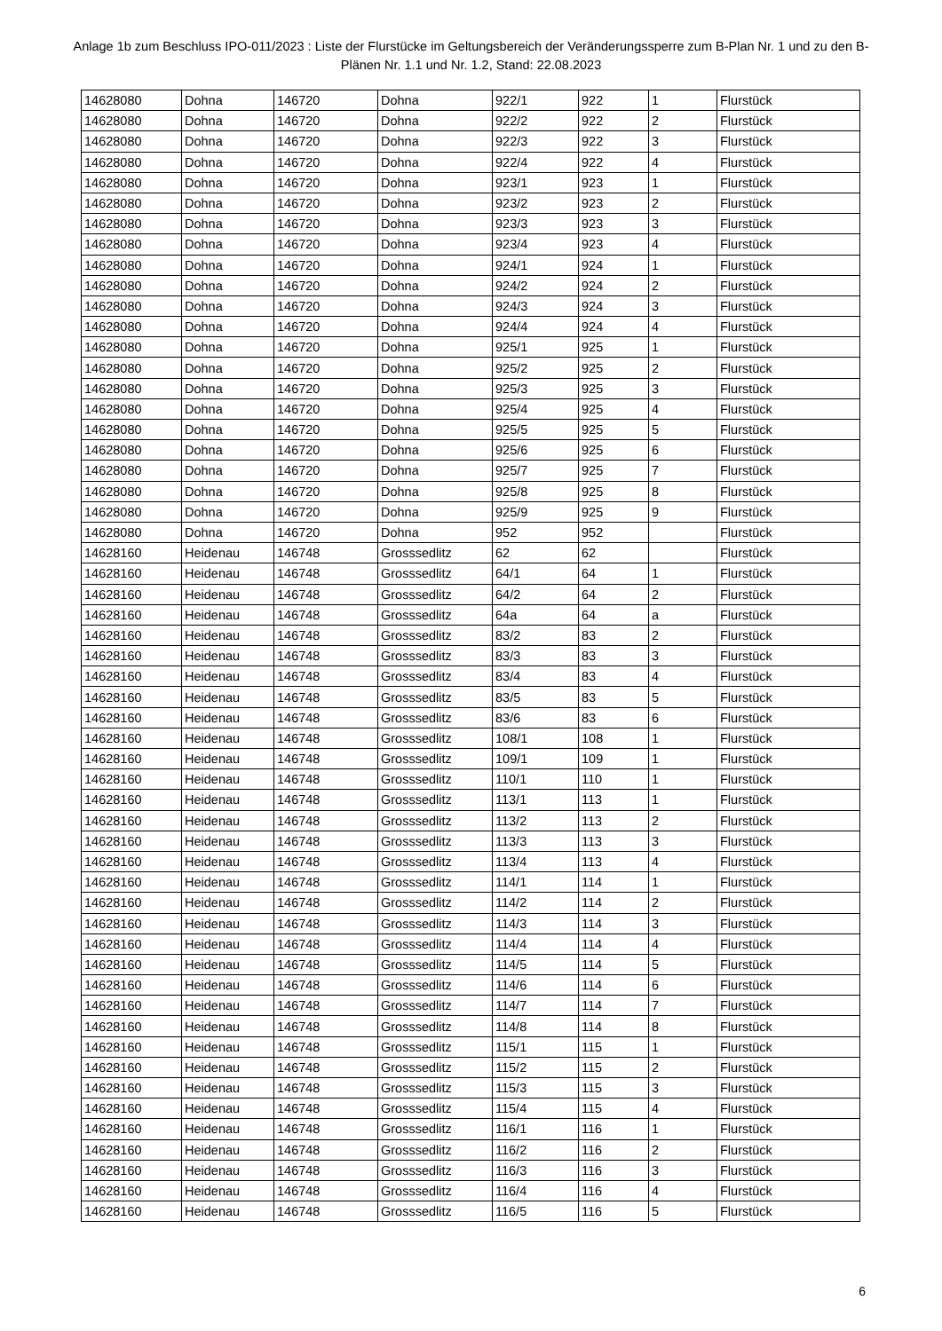Anlage 1b zum Beschluss IPO-011/2023 : Liste der Flurstücke im Geltungsbereich der Veränderungssperre zum B-Plan Nr. 1 und zu den B-Plänen Nr. 1.1 und Nr. 1.2, Stand: 22.08.2023
| 14628080 | Dohna | 146720 | Dohna | 922/1 | 922 | 1 | Flurstück |
| 14628080 | Dohna | 146720 | Dohna | 922/2 | 922 | 2 | Flurstück |
| 14628080 | Dohna | 146720 | Dohna | 922/3 | 922 | 3 | Flurstück |
| 14628080 | Dohna | 146720 | Dohna | 922/4 | 922 | 4 | Flurstück |
| 14628080 | Dohna | 146720 | Dohna | 923/1 | 923 | 1 | Flurstück |
| 14628080 | Dohna | 146720 | Dohna | 923/2 | 923 | 2 | Flurstück |
| 14628080 | Dohna | 146720 | Dohna | 923/3 | 923 | 3 | Flurstück |
| 14628080 | Dohna | 146720 | Dohna | 923/4 | 923 | 4 | Flurstück |
| 14628080 | Dohna | 146720 | Dohna | 924/1 | 924 | 1 | Flurstück |
| 14628080 | Dohna | 146720 | Dohna | 924/2 | 924 | 2 | Flurstück |
| 14628080 | Dohna | 146720 | Dohna | 924/3 | 924 | 3 | Flurstück |
| 14628080 | Dohna | 146720 | Dohna | 924/4 | 924 | 4 | Flurstück |
| 14628080 | Dohna | 146720 | Dohna | 925/1 | 925 | 1 | Flurstück |
| 14628080 | Dohna | 146720 | Dohna | 925/2 | 925 | 2 | Flurstück |
| 14628080 | Dohna | 146720 | Dohna | 925/3 | 925 | 3 | Flurstück |
| 14628080 | Dohna | 146720 | Dohna | 925/4 | 925 | 4 | Flurstück |
| 14628080 | Dohna | 146720 | Dohna | 925/5 | 925 | 5 | Flurstück |
| 14628080 | Dohna | 146720 | Dohna | 925/6 | 925 | 6 | Flurstück |
| 14628080 | Dohna | 146720 | Dohna | 925/7 | 925 | 7 | Flurstück |
| 14628080 | Dohna | 146720 | Dohna | 925/8 | 925 | 8 | Flurstück |
| 14628080 | Dohna | 146720 | Dohna | 925/9 | 925 | 9 | Flurstück |
| 14628080 | Dohna | 146720 | Dohna | 952 | 952 | | Flurstück |
| 14628160 | Heidenau | 146748 | Grosssedlitz | 62 | 62 | | Flurstück |
| 14628160 | Heidenau | 146748 | Grosssedlitz | 64/1 | 64 | 1 | Flurstück |
| 14628160 | Heidenau | 146748 | Grosssedlitz | 64/2 | 64 | 2 | Flurstück |
| 14628160 | Heidenau | 146748 | Grosssedlitz | 64a | 64 | a | Flurstück |
| 14628160 | Heidenau | 146748 | Grosssedlitz | 83/2 | 83 | 2 | Flurstück |
| 14628160 | Heidenau | 146748 | Grosssedlitz | 83/3 | 83 | 3 | Flurstück |
| 14628160 | Heidenau | 146748 | Grosssedlitz | 83/4 | 83 | 4 | Flurstück |
| 14628160 | Heidenau | 146748 | Grosssedlitz | 83/5 | 83 | 5 | Flurstück |
| 14628160 | Heidenau | 146748 | Grosssedlitz | 83/6 | 83 | 6 | Flurstück |
| 14628160 | Heidenau | 146748 | Grosssedlitz | 108/1 | 108 | 1 | Flurstück |
| 14628160 | Heidenau | 146748 | Grosssedlitz | 109/1 | 109 | 1 | Flurstück |
| 14628160 | Heidenau | 146748 | Grosssedlitz | 110/1 | 110 | 1 | Flurstück |
| 14628160 | Heidenau | 146748 | Grosssedlitz | 113/1 | 113 | 1 | Flurstück |
| 14628160 | Heidenau | 146748 | Grosssedlitz | 113/2 | 113 | 2 | Flurstück |
| 14628160 | Heidenau | 146748 | Grosssedlitz | 113/3 | 113 | 3 | Flurstück |
| 14628160 | Heidenau | 146748 | Grosssedlitz | 113/4 | 113 | 4 | Flurstück |
| 14628160 | Heidenau | 146748 | Grosssedlitz | 114/1 | 114 | 1 | Flurstück |
| 14628160 | Heidenau | 146748 | Grosssedlitz | 114/2 | 114 | 2 | Flurstück |
| 14628160 | Heidenau | 146748 | Grosssedlitz | 114/3 | 114 | 3 | Flurstück |
| 14628160 | Heidenau | 146748 | Grosssedlitz | 114/4 | 114 | 4 | Flurstück |
| 14628160 | Heidenau | 146748 | Grosssedlitz | 114/5 | 114 | 5 | Flurstück |
| 14628160 | Heidenau | 146748 | Grosssedlitz | 114/6 | 114 | 6 | Flurstück |
| 14628160 | Heidenau | 146748 | Grosssedlitz | 114/7 | 114 | 7 | Flurstück |
| 14628160 | Heidenau | 146748 | Grosssedlitz | 114/8 | 114 | 8 | Flurstück |
| 14628160 | Heidenau | 146748 | Grosssedlitz | 115/1 | 115 | 1 | Flurstück |
| 14628160 | Heidenau | 146748 | Grosssedlitz | 115/2 | 115 | 2 | Flurstück |
| 14628160 | Heidenau | 146748 | Grosssedlitz | 115/3 | 115 | 3 | Flurstück |
| 14628160 | Heidenau | 146748 | Grosssedlitz | 115/4 | 115 | 4 | Flurstück |
| 14628160 | Heidenau | 146748 | Grosssedlitz | 116/1 | 116 | 1 | Flurstück |
| 14628160 | Heidenau | 146748 | Grosssedlitz | 116/2 | 116 | 2 | Flurstück |
| 14628160 | Heidenau | 146748 | Grosssedlitz | 116/3 | 116 | 3 | Flurstück |
| 14628160 | Heidenau | 146748 | Grosssedlitz | 116/4 | 116 | 4 | Flurstück |
| 14628160 | Heidenau | 146748 | Grosssedlitz | 116/5 | 116 | 5 | Flurstück |
6